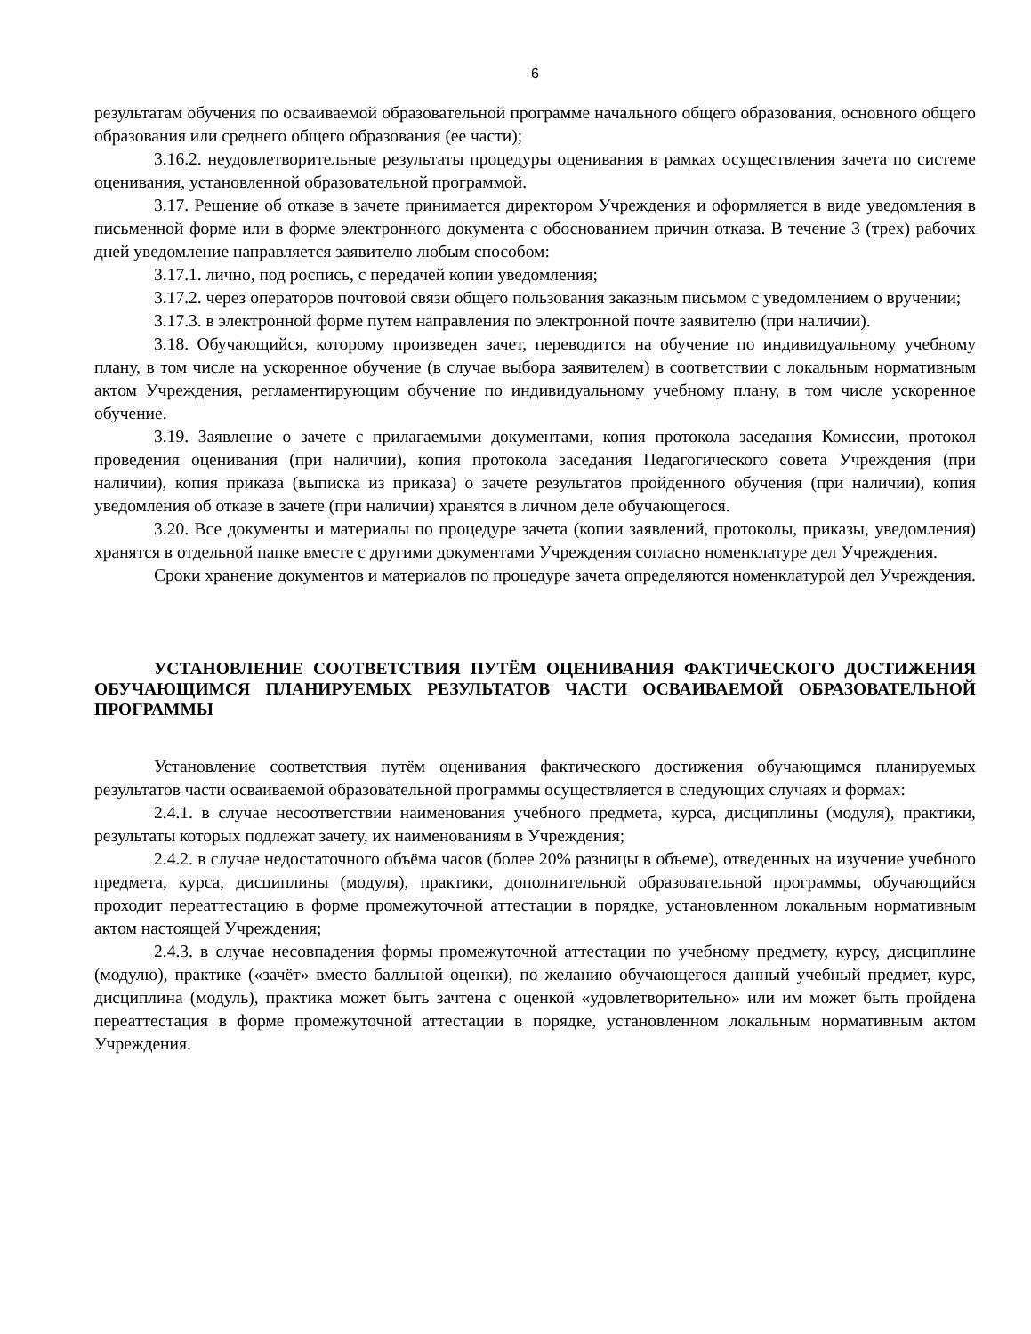6
результатам обучения по осваиваемой образовательной программе начального общего образования, основного общего образования или среднего общего образования (ее части);
3.16.2. неудовлетворительные результаты процедуры оценивания в рамках осуществления зачета по системе оценивания, установленной образовательной программой.
3.17. Решение об отказе в зачете принимается директором Учреждения и оформляется в виде уведомления в письменной форме или в форме электронного документа с обоснованием причин отказа. В течение 3 (трех) рабочих дней уведомление направляется заявителю любым способом:
3.17.1. лично, под роспись, с передачей копии уведомления;
3.17.2. через операторов почтовой связи общего пользования заказным письмом с уведомлением о вручении;
3.17.3. в электронной форме путем направления по электронной почте заявителю (при наличии).
3.18. Обучающийся, которому произведен зачет, переводится на обучение по индивидуальному учебному плану, в том числе на ускоренное обучение (в случае выбора заявителем) в соответствии с локальным нормативным актом Учреждения, регламентирующим обучение по индивидуальному учебному плану, в том числе ускоренное обучение.
3.19. Заявление о зачете с прилагаемыми документами, копия протокола заседания Комиссии, протокол проведения оценивания (при наличии), копия протокола заседания Педагогического совета Учреждения (при наличии), копия приказа (выписка из приказа) о зачете результатов пройденного обучения (при наличии), копия уведомления об отказе в зачете (при наличии) хранятся в личном деле обучающегося.
3.20. Все документы и материалы по процедуре зачета (копии заявлений, протоколы, приказы, уведомления) хранятся в отдельной папке вместе с другими документами Учреждения согласно номенклатуре дел Учреждения.
Сроки хранение документов и материалов по процедуре зачета определяются номенклатурой дел Учреждения.
УСТАНОВЛЕНИЕ СООТВЕТСТВИЯ ПУТЁМ ОЦЕНИВАНИЯ ФАКТИЧЕСКОГО ДОСТИЖЕНИЯ ОБУЧАЮЩИМСЯ ПЛАНИРУЕМЫХ РЕЗУЛЬТАТОВ ЧАСТИ ОСВАИВАЕМОЙ ОБРАЗОВАТЕЛЬНОЙ ПРОГРАММЫ
Установление соответствия путём оценивания фактического достижения обучающимся планируемых результатов части осваиваемой образовательной программы осуществляется в следующих случаях и формах:
2.4.1. в случае несоответствии наименования учебного предмета, курса, дисциплины (модуля), практики, результаты которых подлежат зачету, их наименованиям в Учреждения;
2.4.2. в случае недостаточного объёма часов (более 20% разницы в объеме), отведенных на изучение учебного предмета, курса, дисциплины (модуля), практики, дополнительной образовательной программы, обучающийся проходит переаттестацию в форме промежуточной аттестации в порядке, установленном локальным нормативным актом настоящей Учреждения;
2.4.3. в случае несовпадения формы промежуточной аттестации по учебному предмету, курсу, дисциплине (модулю), практике («зачёт» вместо балльной оценки), по желанию обучающегося данный учебный предмет, курс, дисциплина (модуль), практика может быть зачтена с оценкой «удовлетворительно» или им может быть пройдена переаттестация в форме промежуточной аттестации в порядке, установленном локальным нормативным актом Учреждения.